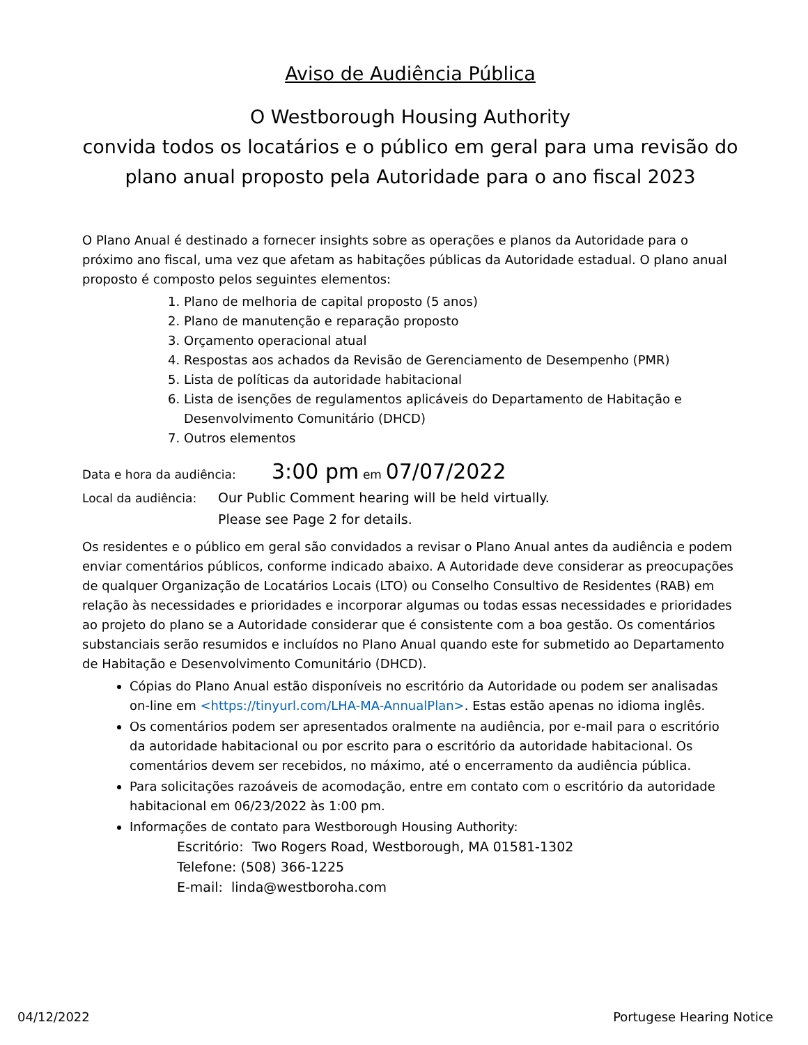Aviso de Audiência Pública
O Westborough Housing Authority
convida todos os locatários e o público em geral para uma revisão do plano anual proposto pela Autoridade para o ano fiscal 2023
O Plano Anual é destinado a fornecer insights sobre as operações e planos da Autoridade para o próximo ano fiscal, uma vez que afetam as habitações públicas da Autoridade estadual. O plano anual proposto é composto pelos seguintes elementos:
1. Plano de melhoria de capital proposto (5 anos)
2. Plano de manutenção e reparação proposto
3. Orçamento operacional atual
4. Respostas aos achados da Revisão de Gerenciamento de Desempenho (PMR)
5. Lista de políticas da autoridade habitacional
6. Lista de isenções de regulamentos aplicáveis do Departamento de Habitação e Desenvolvimento Comunitário (DHCD)
7. Outros elementos
Data e hora da audiência: 3:00 pm em 07/07/2022
Local da audiência: Our Public Comment hearing will be held virtually.
Please see Page 2 for details.
Os residentes e o público em geral são convidados a revisar o Plano Anual antes da audiência e podem enviar comentários públicos, conforme indicado abaixo. A Autoridade deve considerar as preocupações de qualquer Organização de Locatários Locais (LTO) ou Conselho Consultivo de Residentes (RAB) em relação às necessidades e prioridades e incorporar algumas ou todas essas necessidades e prioridades ao projeto do plano se a Autoridade considerar que é consistente com a boa gestão. Os comentários substanciais serão resumidos e incluídos no Plano Anual quando este for submetido ao Departamento de Habitação e Desenvolvimento Comunitário (DHCD).
Cópias do Plano Anual estão disponíveis no escritório da Autoridade ou podem ser analisadas on-line em <https://tinyurl.com/LHA-MA-AnnualPlan>. Estas estão apenas no idioma inglês.
Os comentários podem ser apresentados oralmente na audiência, por e-mail para o escritório da autoridade habitacional ou por escrito para o escritório da autoridade habitacional. Os comentários devem ser recebidos, no máximo, até o encerramento da audiência pública.
Para solicitações razoáveis de acomodação, entre em contato com o escritório da autoridade habitacional em 06/23/2022 às 1:00 pm.
Informações de contato para Westborough Housing Authority:
Escritório: Two Rogers Road, Westborough, MA 01581-1302
Telefone: (508) 366-1225
E-mail: linda@westboroha.com
04/12/2022 Portugese Hearing Notice